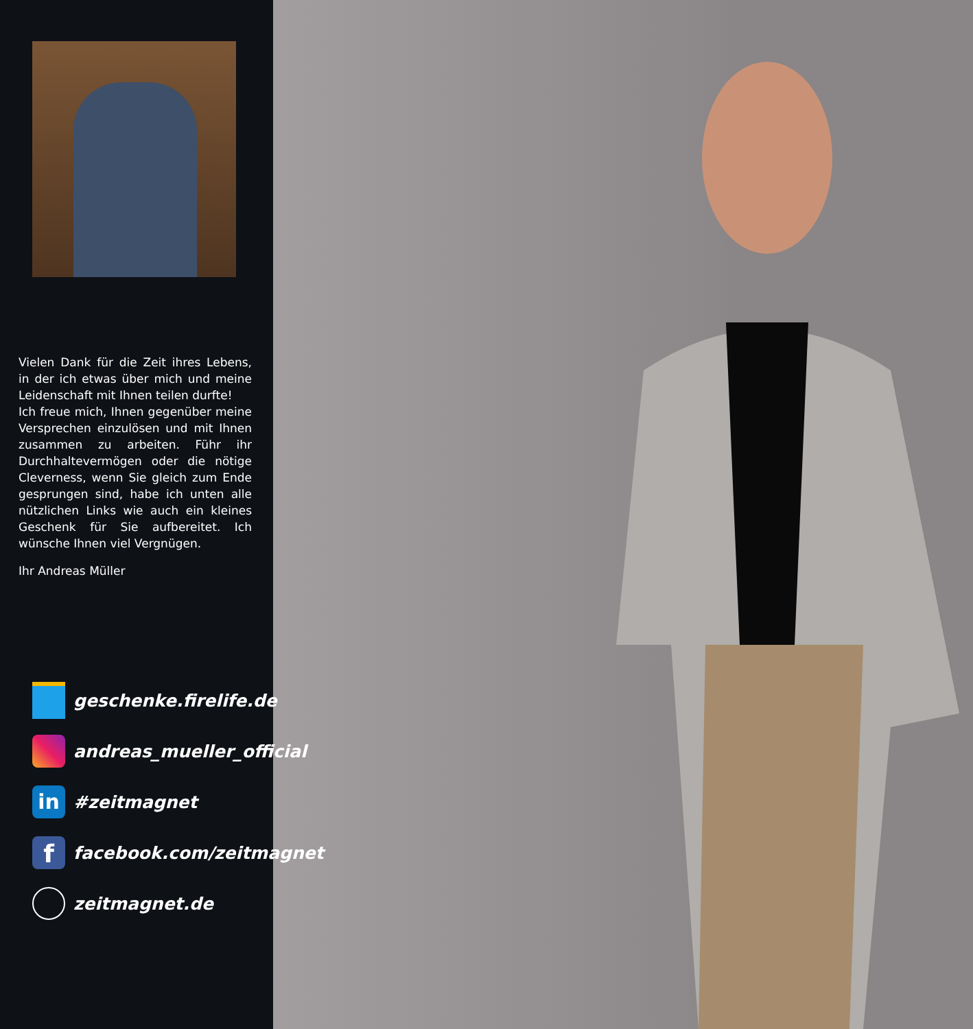Vielen Dank für die Zeit ihres Lebens, in der ich etwas über mich und meine Leidenschaft mit Ihnen teilen durfte!
Ich freue mich, Ihnen gegenüber meine Versprechen einzulösen und mit Ihnen zusammen zu arbeiten. Führ ihr Durchhaltevermögen oder die nötige Cleverness, wenn Sie gleich zum Ende gesprungen sind, habe ich unten alle nützlichen Links wie auch ein kleines Geschenk für Sie aufbereitet. Ich wünsche Ihnen viel Vergnügen.
Ihr Andreas Müller
geschenke.firelife.de
andreas_mueller_official
in #zeitmagnet
ffacebook.com/zeitmagnet
zeitmagnet.de